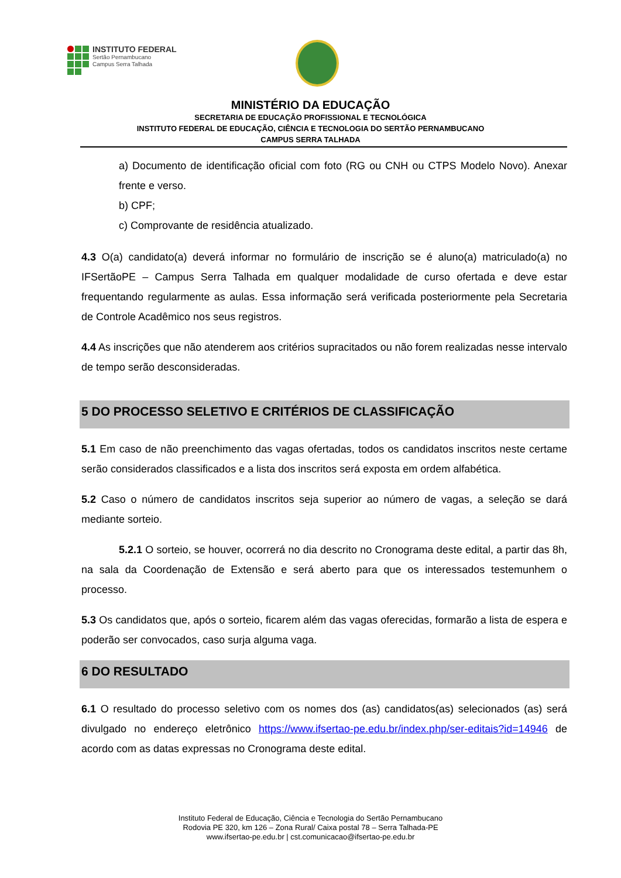INSTITUTO FEDERAL
Sertão Pernambucano
Campus Serra Talhada
MINISTÉRIO DA EDUCAÇÃO
SECRETARIA DE EDUCAÇÃO PROFISSIONAL E TECNOLÓGICA
INSTITUTO FEDERAL DE EDUCAÇÃO, CIÊNCIA E TECNOLOGIA DO SERTÃO PERNAMBUCANO
CAMPUS SERRA TALHADA
a) Documento de identificação oficial com foto (RG ou CNH ou CTPS Modelo Novo). Anexar frente e verso.
b) CPF;
c) Comprovante de residência atualizado.
4.3 O(a) candidato(a) deverá informar no formulário de inscrição se é aluno(a) matriculado(a) no IFSertãoPE – Campus Serra Talhada em qualquer modalidade de curso ofertada e deve estar frequentando regularmente as aulas. Essa informação será verificada posteriormente pela Secretaria de Controle Acadêmico nos seus registros.
4.4 As inscrições que não atenderem aos critérios supracitados ou não forem realizadas nesse intervalo de tempo serão desconsideradas.
5 DO PROCESSO SELETIVO E CRITÉRIOS DE CLASSIFICAÇÃO
5.1 Em caso de não preenchimento das vagas ofertadas, todos os candidatos inscritos neste certame serão considerados classificados e a lista dos inscritos será exposta em ordem alfabética.
5.2 Caso o número de candidatos inscritos seja superior ao número de vagas, a seleção se dará mediante sorteio.
5.2.1 O sorteio, se houver, ocorrerá no dia descrito no Cronograma deste edital, a partir das 8h, na sala da Coordenação de Extensão e será aberto para que os interessados testemunhem o processo.
5.3 Os candidatos que, após o sorteio, ficarem além das vagas oferecidas, formarão a lista de espera e poderão ser convocados, caso surja alguma vaga.
6 DO RESULTADO
6.1 O resultado do processo seletivo com os nomes dos (as) candidatos(as) selecionados (as) será divulgado no endereço eletrônico https://www.ifsertao-pe.edu.br/index.php/ser-editais?id=14946 de acordo com as datas expressas no Cronograma deste edital.
Instituto Federal de Educação, Ciência e Tecnologia do Sertão Pernambucano
Rodovia PE 320, km 126 – Zona Rural/ Caixa postal 78 – Serra Talhada-PE
www.ifsertao-pe.edu.br | cst.comunicacao@ifsertao-pe.edu.br